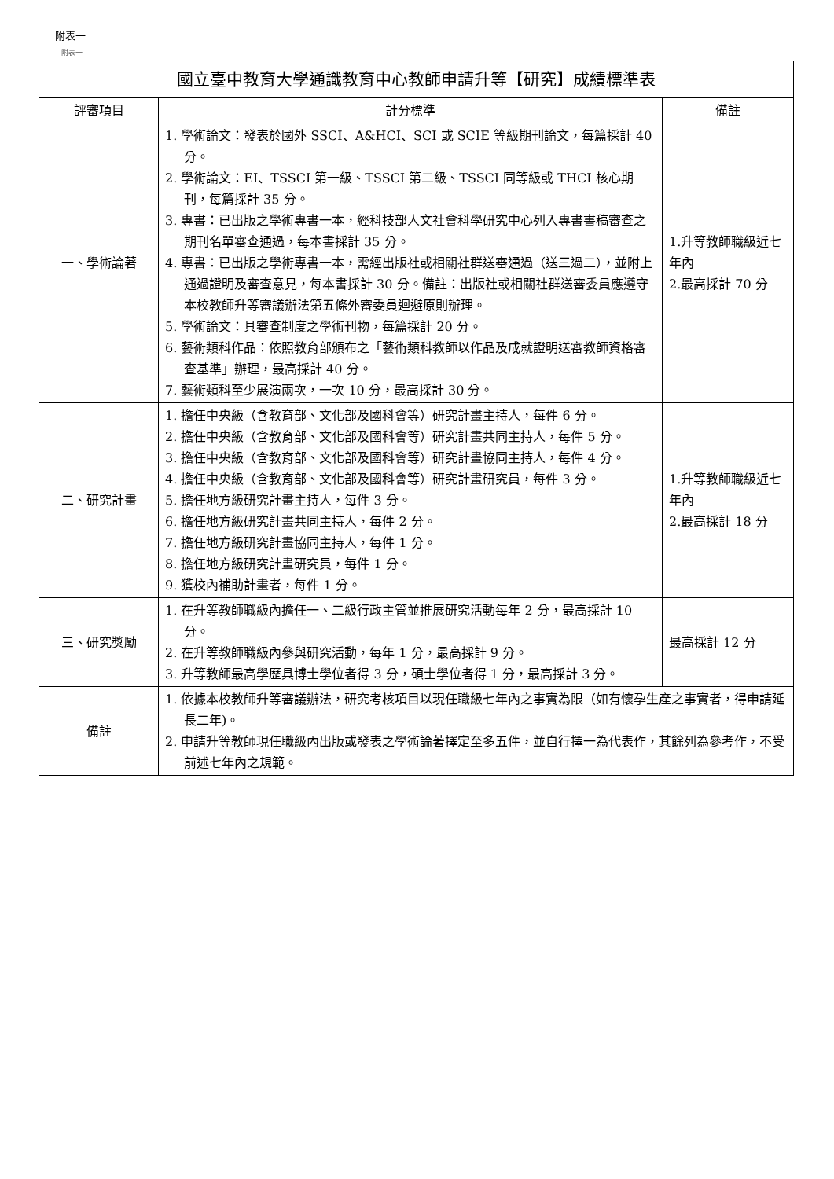附表一
附表一
| 國立臺中教育大學通識教育中心教師申請升等【研究】成績標準表 | | |
| 評審項目 | 計分標準 | 備註 |
| 一、學術論著 | 1. 學術論文：發表於國外 SSCI、A&HCI、SCI 或 SCIE 等級期刊論文，每篇採計 40 分。 2. 學術論文：EI、TSSCI 第一級、TSSCI 第二級、TSSCI 同等級或 THCI 核心期刊，每篇採計 35 分。 3. 專書：已出版之學術專書一本，經科技部人文社會科學研究中心列入專書書稿審查之期刊名單審查通過，每本書採計 35 分。 4. 專書：已出版之學術專書一本，需經出版社或相關社群送審通過（送三過二），並附上通過證明及審查意見，每本書採計 30 分。備註：出版社或相關社群送審委員應遵守本校教師升等審議辦法第五條外審委員迴避原則辦理。 5. 學術論文：具審查制度之學術刊物，每篇採計 20 分。 6. 藝術類科作品：依照教育部頒布之「藝術類科教師以作品及成就證明送審教師資格審查基準」辦理，最高採計 40 分。 7. 藝術類科至少展演兩次，一次 10 分，最高採計 30 分。 | 1.升等教師職級近七年內 2.最高採計 70 分 |
| 二、研究計畫 | 1. 擔任中央級（含教育部、文化部及國科會等）研究計畫主持人，每件 6 分。 2. 擔任中央級（含教育部、文化部及國科會等）研究計畫共同主持人，每件 5 分。 3. 擔任中央級（含教育部、文化部及國科會等）研究計畫協同主持人，每件 4 分。 4. 擔任中央級（含教育部、文化部及國科會等）研究計畫研究員，每件 3 分。 5. 擔任地方級研究計畫主持人，每件 3 分。 6. 擔任地方級研究計畫共同主持人，每件 2 分。 7. 擔任地方級研究計畫協同主持人，每件 1 分。 8. 擔任地方級研究計畫研究員，每件 1 分。 9. 獲校內補助計畫者，每件 1 分。 | 1.升等教師職級近七年內 2.最高採計 18 分 |
| 三、研究獎勵 | 1. 在升等教師職級內擔任一、二級行政主管並推展研究活動每年 2 分，最高採計 10 分。 2. 在升等教師職級內參與研究活動，每年 1 分，最高採計 9 分。 3. 升等教師最高學歷具博士學位者得 3 分，碩士學位者得 1 分，最高採計 3 分。 | 最高採計 12 分 |
| 備註 | 1. 依據本校教師升等審議辦法，研究考核項目以現任職級七年內之事實為限（如有懷孕生產之事實者，得申請延長二年)。 2. 申請升等教師現任職級內出版或發表之學術論著擇定至多五件，並自行擇一為代表作，其餘列為參考作，不受前述七年內之規範。 | |